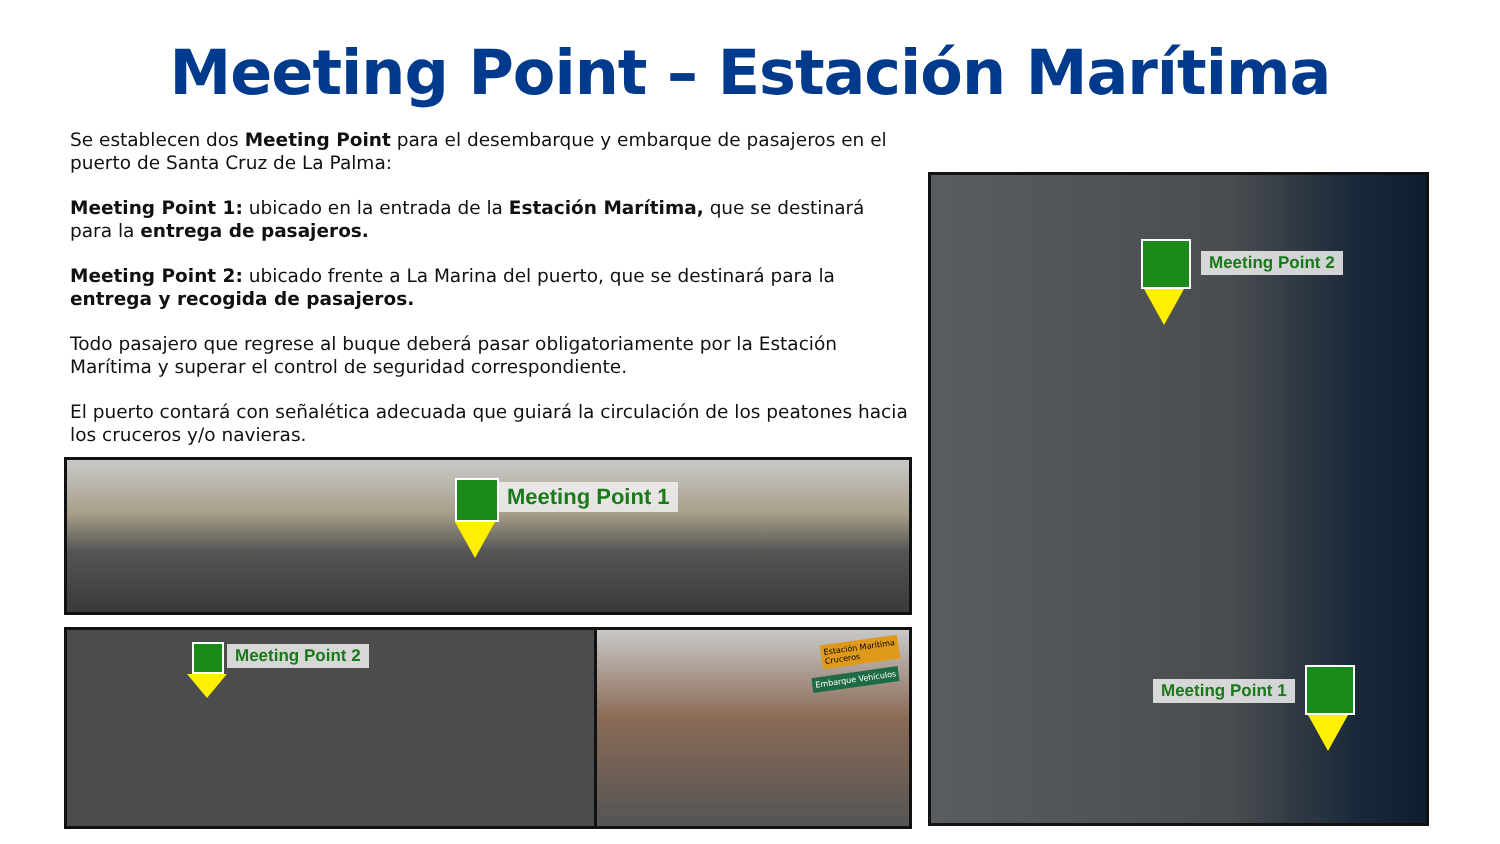Meeting Point – Estación Marítima
Se establecen dos Meeting Point para el desembarque y embarque de pasajeros en el puerto de Santa Cruz de La Palma:
Meeting Point 1: ubicado en la entrada de la Estación Marítima, que se destinará para la entrega de pasajeros.
Meeting Point 2: ubicado frente a La Marina del puerto, que se destinará para la entrega y recogida de pasajeros.
Todo pasajero que regrese al buque deberá pasar obligatoriamente por la Estación Marítima y superar el control de seguridad correspondiente.
El puerto contará con señalética adecuada que guiará la circulación de los peatones hacia los cruceros y/o navieras.
Meeting Point 1
Meeting Point 2
Estación Marítima
Cruceros
Embarque Vehículos
Meeting Point 2
Meeting Point 1